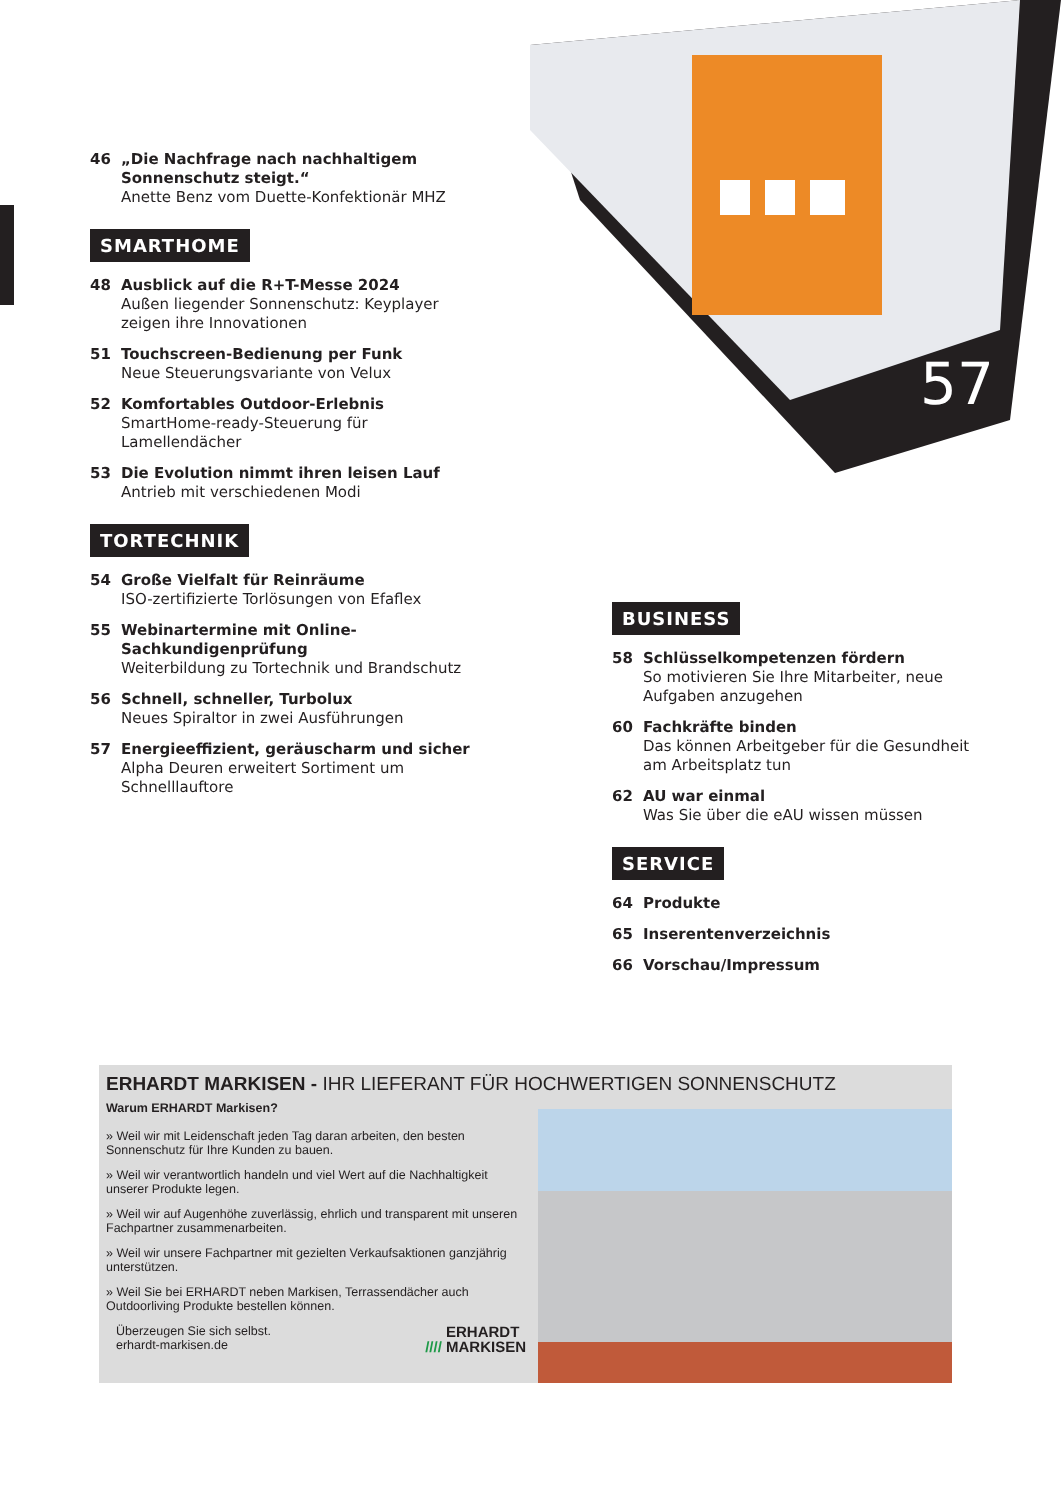46 „Die Nachfrage nach nachhaltigem Sonnenschutz steigt.“Anette Benz vom Duette-Konfektionär MHZ
SMARTHOME
48 Ausblick auf die R+T-Messe 2024
Außen liegender Sonnenschutz: Keyplayer zeigen ihre Innovationen
51 Touchscreen-Bedienung per Funk
Neue Steuerungsvariante von Velux
52 Komfortables Outdoor-Erlebnis
SmartHome-ready-Steuerung für Lamellendächer
53 Die Evolution nimmt ihren leisen Lauf
Antrieb mit verschiedenen Modi
TORTECHNIK
54 Große Vielfalt für Reinräume
ISO-zertifizierte Torlösungen von Efaflex
55 Webinartermine mit Online-Sachkundigenprüfung
Weiterbildung zu Tortechnik und Brandschutz
56 Schnell, schneller, Turbolux
Neues Spiraltor in zwei Ausführungen
57 Energieeffizient, geräuscharm und sicher
Alpha Deuren erweitert Sortiment um Schnelllauftore
57
BUSINESS
58 Schlüsselkompetenzen fördern
So motivieren Sie Ihre Mitarbeiter, neue Aufgaben anzugehen
60 Fachkräfte binden
Das können Arbeitgeber für die Gesundheit am Arbeitsplatz tun
62 AU war einmal
Was Sie über die eAU wissen müssen
SERVICE
64 Produkte
65 Inserentenverzeichnis
66 Vorschau/Impressum
ERHARDT MARKISEN - IHR LIEFERANT FÜR HOCHWERTIGEN SONNENSCHUTZ
Warum ERHARDT Markisen?
» Weil wir mit Leidenschaft jeden Tag daran arbeiten, den besten Sonnenschutz für Ihre Kunden zu bauen.
» Weil wir verantwortlich handeln und viel Wert auf die Nachhaltigkeit unserer Produkte legen.
» Weil wir auf Augenhöhe zuverlässig, ehrlich und transparent mit unseren Fachpartner zusammenarbeiten.
» Weil wir unsere Fachpartner mit gezielten Verkaufsaktionen ganzjährig unterstützen.
» Weil Sie bei ERHARDT neben Markisen, Terrassendächer auch Outdoorliving Produkte bestellen können.
Überzeugen Sie sich selbst.
erhardt-markisen.de //// ERHARDT
MARKISEN